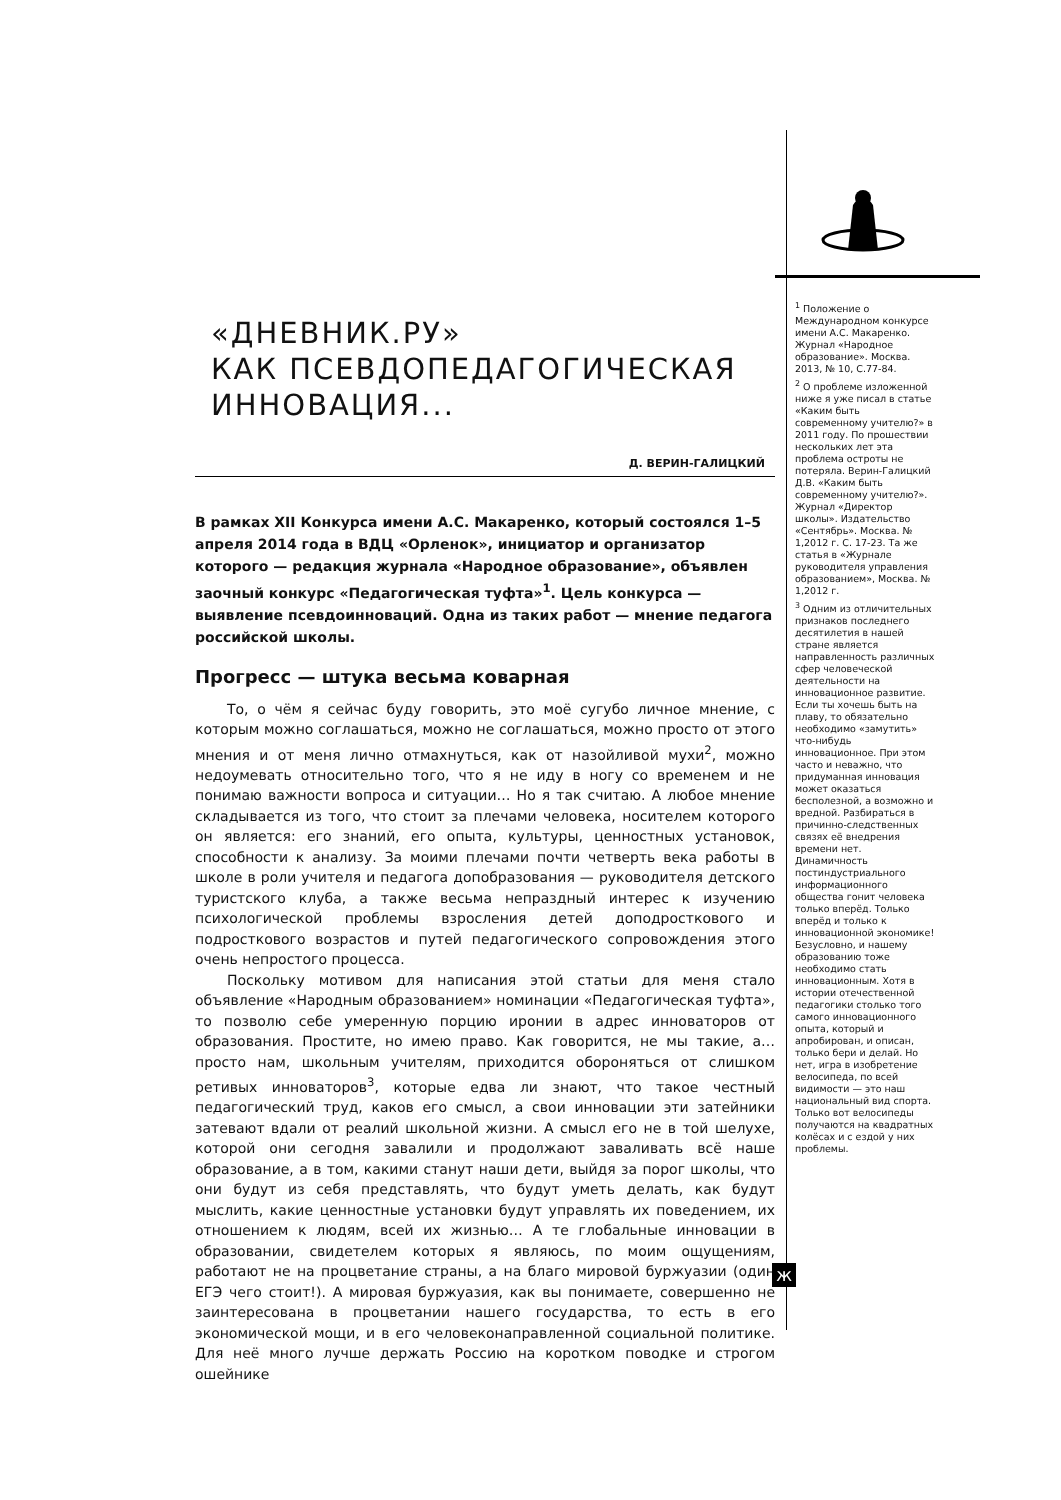«ДНЕВНИК.РУ»
КАК ПСЕВДОПЕДАГОГИЧЕСКАЯ
ИННОВАЦИЯ...
Д. ВЕРИН-ГАЛИЦКИЙ
В рамках XII Конкурса имени А.С. Макаренко, который состоялся 1–5 апреля 2014 года в ВДЦ «Орленок», инициатор и организатор которого — редакция журнала «Народное образование», объявлен заочный конкурс «Педагогическая туфта»<sup>1</sup>. Цель конкурса — выявление псевдоинноваций. Одна из таких работ — мнение педагога российской школы.
Прогресс — штука весьма коварная
То, о чём я сейчас буду говорить, это моё сугубо личное мнение, с которым можно соглашаться, можно не соглашаться, можно просто от этого мнения и от меня лично отмахнуться, как от назойливой мухи<sup>2</sup>, можно недоумевать относительно того, что я не иду в ногу со временем и не понимаю важности вопроса и ситуации… Но я так считаю. А любое мнение складывается из того, что стоит за плечами человека, носителем которого он является: его знаний, его опыта, культуры, ценностных установок, способности к анализу. За моими плечами почти четверть века работы в школе в роли учителя и педагога допобразования — руководителя детского туристского клуба, а также весьма непраздный интерес к изучению психологической проблемы взросления детей доподросткового и подросткового возрастов и путей педагогического сопровождения этого очень непростого процесса.
Поскольку мотивом для написания этой статьи для меня стало объявление «Народным образованием» номинации «Педагогическая туфта», то позволю себе умеренную порцию иронии в адрес инноваторов от образования. Простите, но имею право. Как говорится, не мы такие, а… просто нам, школьным учителям, приходится обороняться от слишком ретивых инноваторов<sup>3</sup>, которые едва ли знают, что такое честный педагогический труд, каков его смысл, а свои инновации эти затейники затевают вдали от реалий школьной жизни. А смысл его не в той шелухе, которой они сегодня завалили и продолжают заваливать всё наше образование, а в том, какими станут наши дети, выйдя за порог школы, что они будут из себя представлять, что будут уметь делать, как будут мыслить, какие ценностные установки будут управлять их поведением, их отношением к людям, всей их жизнью… А те глобальные инновации в образовании, свидетелем которых я являюсь, по моим ощущениям, работают не на процветание страны, а на благо мировой буржуазии (один ЕГЭ чего стоит!). А мировая буржуазия, как вы понимаете, совершенно не заинтересована в процветании нашего государства, то есть в его экономической мощи, и в его человеконаправленной социальной политике. Для неё много лучше держать Россию на коротком поводке и строгом ошейнике
<sup>1</sup> Положение о Международном конкурсе имени А.С. Макаренко. Журнал «Народное образование». Москва. 2013, № 10, С.77-84.
<sup>2</sup> О проблеме изложенной ниже я уже писал в статье «Каким быть современному учителю?» в 2011 году. По прошествии нескольких лет эта проблема остроты не потеряла. Верин-Галицкий Д.В. «Каким быть современному учителю?». Журнал «Директор школы». Издательство «Сентябрь». Москва. № 1,2012 г. С. 17-23. Та же статья в «Журнале руководителя управления образованием», Москва. № 1,2012 г.
<sup>3</sup> Одним из отличительных признаков последнего десятилетия в нашей стране является направленность различных сфер человеческой деятельности на инновационное развитие. Если ты хочешь быть на плаву, то обязательно необходимо «замутить» что-нибудь инновационное. При этом часто и неважно, что придуманная инновация может оказаться бесполезной, а возможно и вредной. Разбираться в причинно-следственных связях её внедрения времени нет. Динамичность постиндустриального информационного общества гонит человека только вперёд. Только вперёд и только к инновационной экономике! Безусловно, и нашему образованию тоже необходимо стать инновационным. Хотя в истории отечественной педагогики столько того самого инновационного опыта, который и апробирован, и описан, только бери и делай. Но нет, игра в изобретение велосипеда, по всей видимости — это наш национальный вид спорта. Только вот велосипеды получаются на квадратных колёсах и с ездой у них проблемы.
ж